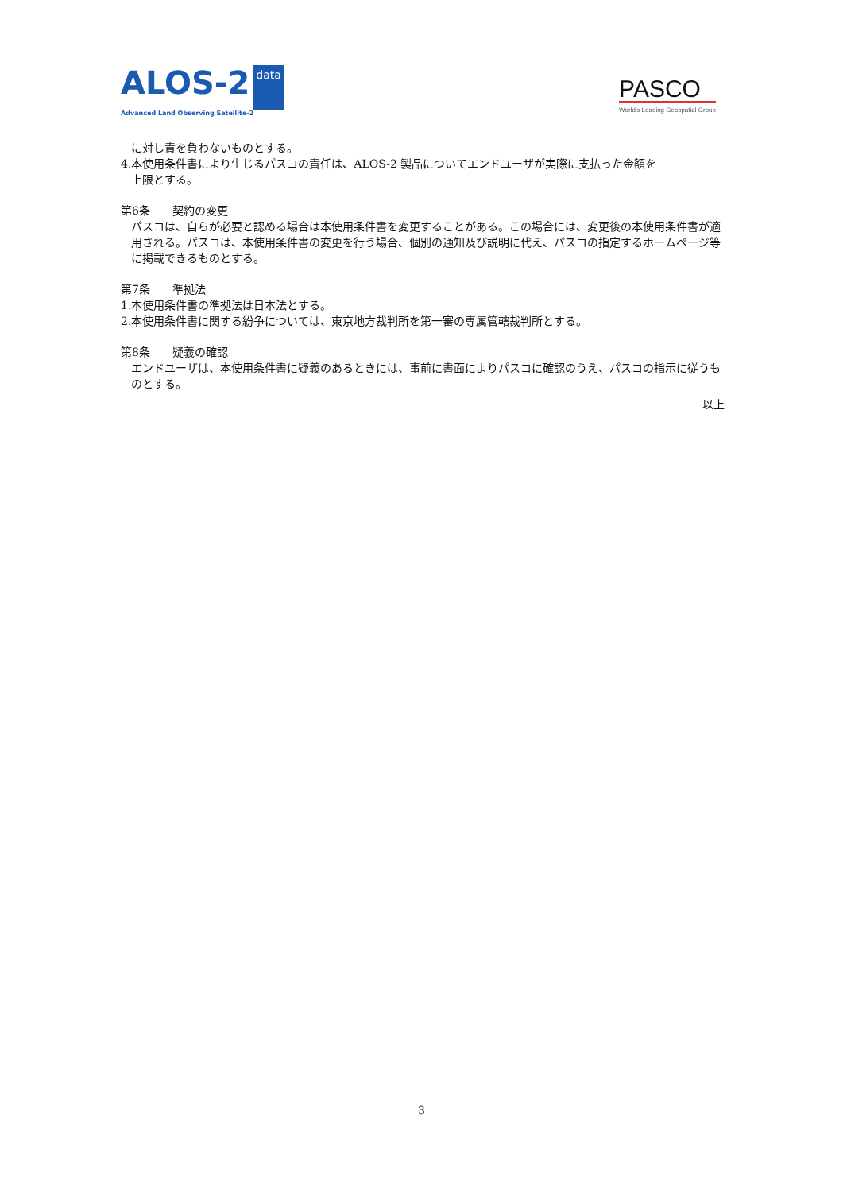ALOS-2 data
Advanced Land Observing Satellite-2
PASCO
World's Leading Geospatial Group
に対し責を負わないものとする。
4.本使用条件書により生じるパスコの責任は、ALOS-2 製品についてエンドユーザが実際に支払った金額を
上限とする。
第6条　　契約の変更
パスコは、自らが必要と認める場合は本使用条件書を変更することがある。この場合には、変更後の本使用条件書が適用される。パスコは、本使用条件書の変更を行う場合、個別の通知及び説明に代え、パスコの指定するホームページ等に掲載できるものとする。
第7条　　準拠法
1.本使用条件書の準拠法は日本法とする。
2.本使用条件書に関する紛争については、東京地方裁判所を第一審の専属管轄裁判所とする。
第8条　　疑義の確認
エンドユーザは、本使用条件書に疑義のあるときには、事前に書面によりパスコに確認のうえ、パスコの指示に従うものとする。
以上
3